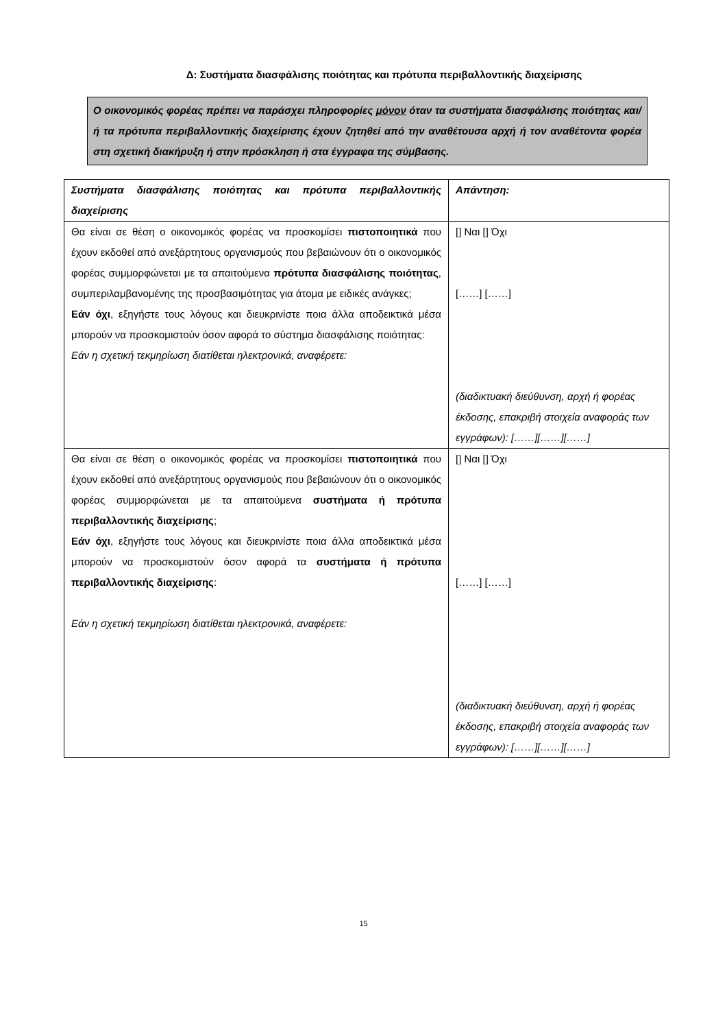Δ: Συστήματα διασφάλισης ποιότητας και πρότυπα περιβαλλοντικής διαχείρισης
Ο οικονομικός φορέας πρέπει να παράσχει πληροφορίες μόνον όταν τα συστήματα διασφάλισης ποιότητας και/ή τα πρότυπα περιβαλλοντικής διαχείρισης έχουν ζητηθεί από την αναθέτουσα αρχή ή τον αναθέτοντα φορέα στη σχετική διακήρυξη ή στην πρόσκληση ή στα έγγραφα της σύμβασης.
| Συστήματα διασφάλισης ποιότητας και πρότυπα περιβαλλοντικής διαχείρισης | Απάντηση: |
| Θα είναι σε θέση ο οικονομικός φορέας να προσκομίσει πιστοποιητικά που έχουν εκδοθεί από ανεξάρτητους οργανισμούς που βεβαιώνουν ότι ο οικονομικός φορέας συμμορφώνεται με τα απαιτούμενα πρότυπα διασφάλισης ποιότητας , συμπεριλαμβανομένης της προσβασιμότητας για άτομα με ειδικές ανάγκες; Εάν όχι , εξηγήστε τους λόγους και διευκρινίστε ποια άλλα αποδεικτικά μέσα μπορούν να προσκομιστούν όσον αφορά το σύστημα διασφάλισης ποιότητας: Εάν η σχετική τεκμηρίωση διατίθεται ηλεκτρονικά, αναφέρετε: | [] Ναι [] Όχι [……] [……] (διαδικτυακή διεύθυνση, αρχή ή φορέας έκδοσης, επακριβή στοιχεία αναφοράς των εγγράφων): [……][……][……] |
| Θα είναι σε θέση ο οικονομικός φορέας να προσκομίσει πιστοποιητικά που έχουν εκδοθεί από ανεξάρτητους οργανισμούς που βεβαιώνουν ότι ο οικονομικός φορέας συμμορφώνεται με τα απαιτούμενα συστήματα ή πρότυπα περιβαλλοντικής διαχείρισης ; Εάν όχι , εξηγήστε τους λόγους και διευκρινίστε ποια άλλα αποδεικτικά μέσα μπορούν να προσκομιστούν όσον αφορά τα συστήματα ή πρότυπα περιβαλλοντικής διαχείρισης : Εάν η σχετική τεκμηρίωση διατίθεται ηλεκτρονικά, αναφέρετε: | [] Ναι [] Όχι [……] [……] (διαδικτυακή διεύθυνση, αρχή ή φορέας έκδοσης, επακριβή στοιχεία αναφοράς των εγγράφων): [……][……][……] |
15